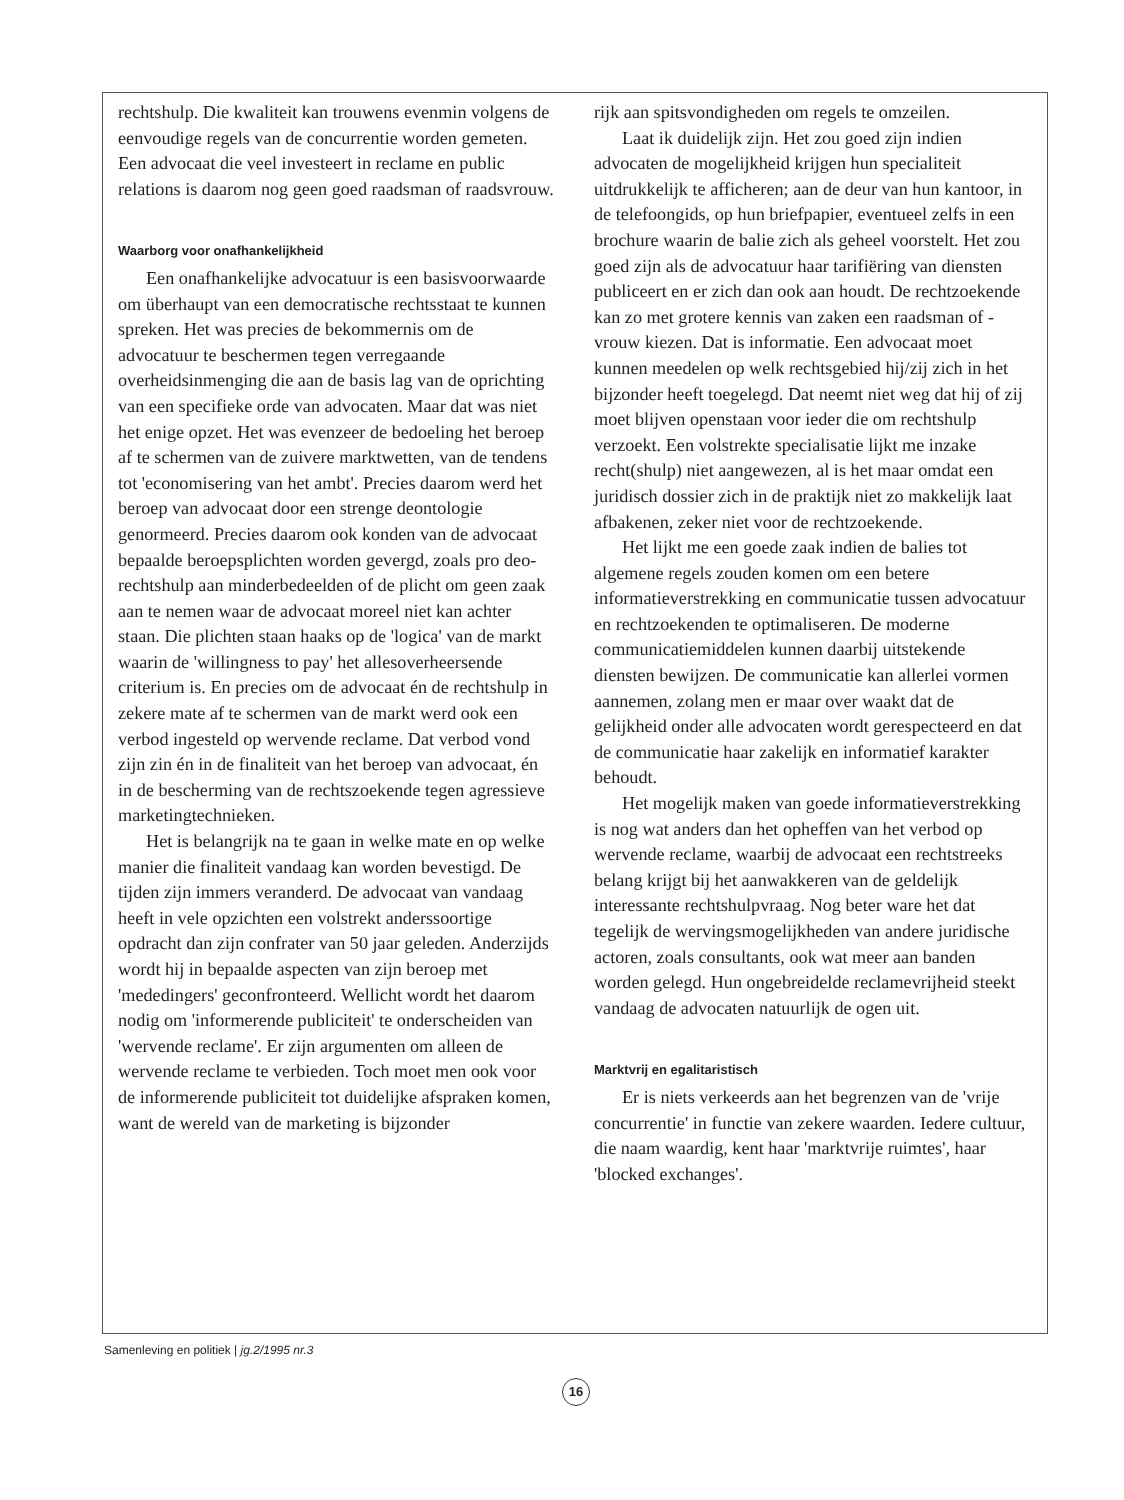rechtshulp. Die kwaliteit kan trouwens evenmin volgens de eenvoudige regels van de concurrentie worden gemeten. Een advocaat die veel investeert in reclame en public relations is daarom nog geen goed raadsman of raadsvrouw.
Waarborg voor onafhankelijkheid
Een onafhankelijke advocatuur is een basisvoorwaarde om überhaupt van een democratische rechtsstaat te kunnen spreken. Het was precies de bekommernis om de advocatuur te beschermen tegen verregaande overheidsinmenging die aan de basis lag van de oprichting van een specifieke orde van advocaten. Maar dat was niet het enige opzet. Het was evenzeer de bedoeling het beroep af te schermen van de zuivere marktwetten, van de tendens tot 'economisering van het ambt'. Precies daarom werd het beroep van advocaat door een strenge deontologie genormeerd. Precies daarom ook konden van de advocaat bepaalde beroepsplichten worden gevergd, zoals pro deo-rechtshulp aan minderbedeelden of de plicht om geen zaak aan te nemen waar de advocaat moreel niet kan achter staan. Die plichten staan haaks op de 'logica' van de markt waarin de 'willingness to pay' het allesoverheersende criterium is. En precies om de advocaat én de rechtshulp in zekere mate af te schermen van de markt werd ook een verbod ingesteld op wervende reclame. Dat verbod vond zijn zin én in de finaliteit van het beroep van advocaat, én in de bescherming van de rechtszoekende tegen agressieve marketingtechnieken.
Het is belangrijk na te gaan in welke mate en op welke manier die finaliteit vandaag kan worden bevestigd. De tijden zijn immers veranderd. De advocaat van vandaag heeft in vele opzichten een volstrekt anderssoortige opdracht dan zijn confrater van 50 jaar geleden. Anderzijds wordt hij in bepaalde aspecten van zijn beroep met 'mededingers' geconfronteerd. Wellicht wordt het daarom nodig om 'informerende publiciteit' te onderscheiden van 'wervende reclame'. Er zijn argumenten om alleen de wervende reclame te verbieden. Toch moet men ook voor de informerende publiciteit tot duidelijke afspraken komen, want de wereld van de marketing is bijzonder
rijk aan spitsvondigheden om regels te omzeilen.
Laat ik duidelijk zijn. Het zou goed zijn indien advocaten de mogelijkheid krijgen hun specialiteit uitdrukkelijk te afficheren; aan de deur van hun kantoor, in de telefoongids, op hun briefpapier, eventueel zelfs in een brochure waarin de balie zich als geheel voorstelt. Het zou goed zijn als de advocatuur haar tarifiëring van diensten publiceert en er zich dan ook aan houdt. De rechtzoekende kan zo met grotere kennis van zaken een raadsman of -vrouw kiezen. Dat is informatie. Een advocaat moet kunnen meedelen op welk rechtsgebied hij/zij zich in het bijzonder heeft toegelegd. Dat neemt niet weg dat hij of zij moet blijven openstaan voor ieder die om rechtshulp verzoekt. Een volstrekte specialisatie lijkt me inzake recht(shulp) niet aangewezen, al is het maar omdat een juridisch dossier zich in de praktijk niet zo makkelijk laat afbakenen, zeker niet voor de rechtzoekende.
Het lijkt me een goede zaak indien de balies tot algemene regels zouden komen om een betere informatieverstrekking en communicatie tussen advocatuur en rechtzoekenden te optimaliseren. De moderne communicatiemiddelen kunnen daarbij uitstekende diensten bewijzen. De communicatie kan allerlei vormen aannemen, zolang men er maar over waakt dat de gelijkheid onder alle advocaten wordt gerespecteerd en dat de communicatie haar zakelijk en informatief karakter behoudt.
Het mogelijk maken van goede informatieverstrekking is nog wat anders dan het opheffen van het verbod op wervende reclame, waarbij de advocaat een rechtstreeks belang krijgt bij het aanwakkeren van de geldelijk interessante rechtshulpvraag. Nog beter ware het dat tegelijk de wervingsmogelijkheden van andere juridische actoren, zoals consultants, ook wat meer aan banden worden gelegd. Hun ongebreidelde reclamevrijheid steekt vandaag de advocaten natuurlijk de ogen uit.
Marktvrij en egalitaristisch
Er is niets verkeerds aan het begrenzen van de 'vrije concurrentie' in functie van zekere waarden. Iedere cultuur, die naam waardig, kent haar 'marktvrije ruimtes', haar 'blocked exchanges'.
Samenleving en politiek | jg.2/1995 nr.3
16